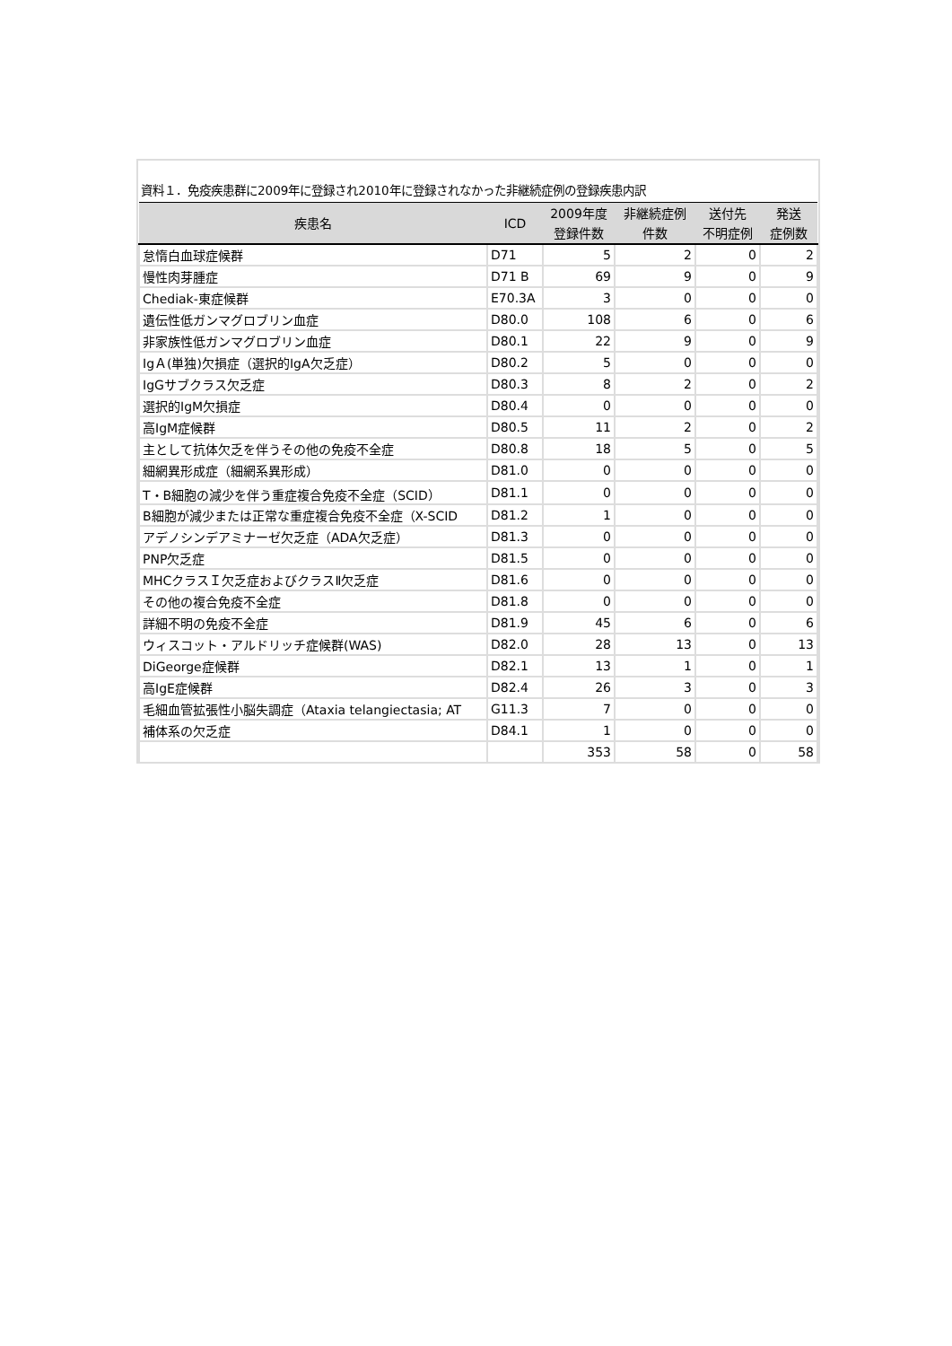資料１．免疫疾患群に2009年に登録され2010年に登録されなかった非継続症例の登録疾患内訳
| 疾患名 | ICD | 2009年度 登録件数 | 非継続症例 件数 | 送付先 不明症例 | 発送 症例数 |
| --- | --- | --- | --- | --- | --- |
| 怠惰白血球症候群 | D71 | 5 | 2 | 0 | 2 |
| 慢性肉芽腫症 | D71 B | 69 | 9 | 0 | 9 |
| Chediak-東症候群 | E70.3A | 3 | 0 | 0 | 0 |
| 遺伝性低ガンマグロブリン血症 | D80.0 | 108 | 6 | 0 | 6 |
| 非家族性低ガンマグロブリン血症 | D80.1 | 22 | 9 | 0 | 9 |
| IgＡ(単独)欠損症（選択的IgA欠乏症） | D80.2 | 5 | 0 | 0 | 0 |
| IgGサブクラス欠乏症 | D80.3 | 8 | 2 | 0 | 2 |
| 選択的IgM欠損症 | D80.4 | 0 | 0 | 0 | 0 |
| 高IgM症候群 | D80.5 | 11 | 2 | 0 | 2 |
| 主として抗体欠乏を伴うその他の免疫不全症 | D80.8 | 18 | 5 | 0 | 5 |
| 細網異形成症（細網系異形成） | D81.0 | 0 | 0 | 0 | 0 |
| T・B細胞の減少を伴う重症複合免疫不全症（SCID） | D81.1 | 0 | 0 | 0 | 0 |
| B細胞が減少または正常な重症複合免疫不全症（X-SCID | D81.2 | 1 | 0 | 0 | 0 |
| アデノシンデアミナーゼ欠乏症（ADA欠乏症） | D81.3 | 0 | 0 | 0 | 0 |
| PNP欠乏症 | D81.5 | 0 | 0 | 0 | 0 |
| MHCクラスＩ欠乏症およびクラスⅡ欠乏症 | D81.6 | 0 | 0 | 0 | 0 |
| その他の複合免疫不全症 | D81.8 | 0 | 0 | 0 | 0 |
| 詳細不明の免疫不全症 | D81.9 | 45 | 6 | 0 | 6 |
| ウィスコット・アルドリッチ症候群(WAS) | D82.0 | 28 | 13 | 0 | 13 |
| DiGeorge症候群 | D82.1 | 13 | 1 | 0 | 1 |
| 高IgE症候群 | D82.4 | 26 | 3 | 0 | 3 |
| 毛細血管拡張性小脳失調症（Ataxia telangiectasia; AT | G11.3 | 7 | 0 | 0 | 0 |
| 補体系の欠乏症 | D84.1 | 1 | 0 | 0 | 0 |
| | | 353 | 58 | 0 | 58 |